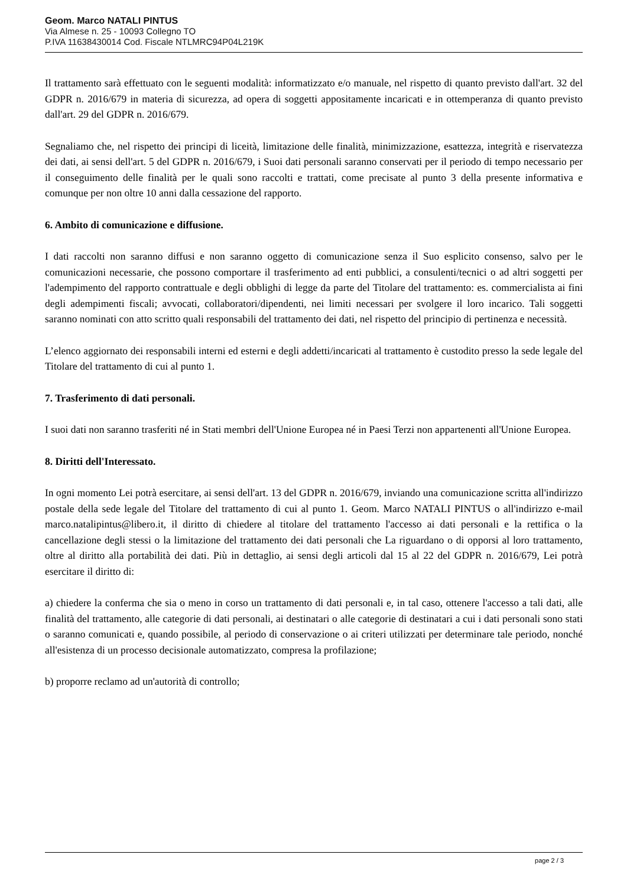Geom. Marco NATALI PINTUS
Via Almese n. 25 - 10093 Collegno TO
P.IVA 11638430014 Cod. Fiscale NTLMRC94P04L219K
Il trattamento sarà effettuato con le seguenti modalità: informatizzato e/o manuale, nel rispetto di quanto previsto dall'art. 32 del GDPR n. 2016/679 in materia di sicurezza, ad opera di soggetti appositamente incaricati e in ottemperanza di quanto previsto dall'art. 29 del GDPR n. 2016/679.
Segnaliamo che, nel rispetto dei principi di liceità, limitazione delle finalità, minimizzazione, esattezza, integrità e riservatezza dei dati, ai sensi dell'art. 5 del GDPR n. 2016/679, i Suoi dati personali saranno conservati per il periodo di tempo necessario per il conseguimento delle finalità per le quali sono raccolti e trattati, come precisate al punto 3 della presente informativa e comunque per non oltre 10 anni dalla cessazione del rapporto.
6. Ambito di comunicazione e diffusione.
I dati raccolti non saranno diffusi e non saranno oggetto di comunicazione senza il Suo esplicito consenso, salvo per le comunicazioni necessarie, che possono comportare il trasferimento ad enti pubblici, a consulenti/tecnici o ad altri soggetti per l'adempimento del rapporto contrattuale e degli obblighi di legge da parte del Titolare del trattamento: es. commercialista ai fini degli adempimenti fiscali; avvocati, collaboratori/dipendenti, nei limiti necessari per svolgere il loro incarico. Tali soggetti saranno nominati con atto scritto quali responsabili del trattamento dei dati, nel rispetto del principio di pertinenza e necessità.
L’elenco aggiornato dei responsabili interni ed esterni e degli addetti/incaricati al trattamento è custodito presso la sede legale del Titolare del trattamento di cui al punto 1.
7. Trasferimento di dati personali.
I suoi dati non saranno trasferiti né in Stati membri dell'Unione Europea né in Paesi Terzi non appartenenti all'Unione Europea.
8. Diritti dell'Interessato.
In ogni momento Lei potrà esercitare, ai sensi dell'art. 13 del GDPR n. 2016/679, inviando una comunicazione scritta all'indirizzo postale della sede legale del Titolare del trattamento di cui al punto 1. Geom. Marco NATALI PINTUS o all'indirizzo e-mail marco.natalipintus@libero.it, il diritto di chiedere al titolare del trattamento l'accesso ai dati personali e la rettifica o la cancellazione degli stessi o la limitazione del trattamento dei dati personali che La riguardano o di opporsi al loro trattamento, oltre al diritto alla portabilità dei dati. Più in dettaglio, ai sensi degli articoli dal 15 al 22 del GDPR n. 2016/679, Lei potrà esercitare il diritto di:
a) chiedere la conferma che sia o meno in corso un trattamento di dati personali e, in tal caso, ottenere l'accesso a tali dati, alle finalità del trattamento, alle categorie di dati personali, ai destinatari o alle categorie di destinatari a cui i dati personali sono stati o saranno comunicati e, quando possibile, al periodo di conservazione o ai criteri utilizzati per determinare tale periodo, nonché all'esistenza di un processo decisionale automatizzato, compresa la profilazione;
b) proporre reclamo ad un'autorità di controllo;
page 2 / 3